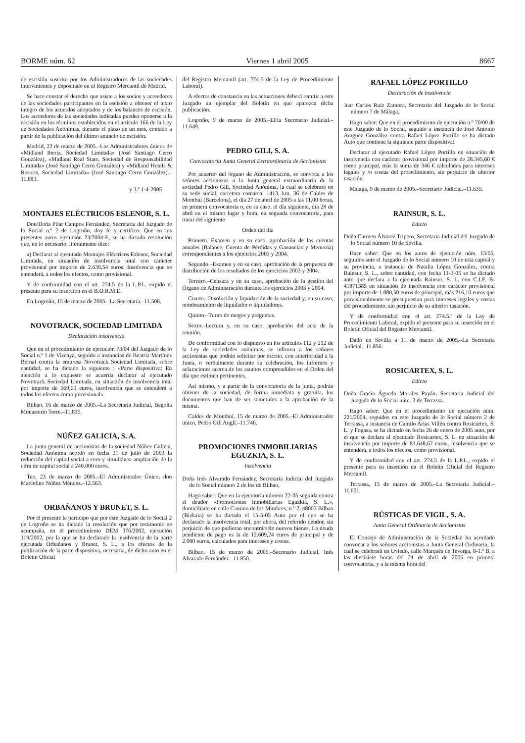BORME núm. 62 Viernes 1 abril 2005 8667
de escisión suscrito por los Administradores de las sociedades intervinientes y depositado en el Registro Mercantil de Madrid.
Se hace constar el derecho que asiste a los socios y acreedores de las sociedades participantes en la escisión a obtener el texto íntegro de los acuerdos adoptados y de los balances de escisión. Los acreedores de las sociedades indicadas pueden oponerse a la escisión en los términos establecidos en el artículo 166 de la Ley de Sociedades Anónimas, durante el plazo de un mes, contado a partir de la publicación del último anuncio de escisión.
Madrid, 22 de marzo de 2005.–Los Administradores únicos de «Midland Iberia, Sociedad Limitada» (José Santiago Cerro González), «Midland Real State, Sociedad de Responsabilidad Limitada» (José Santiago Cerro González) y «Midland Hotels & Resorts, Sociedad Limitada» (José Santiago Cerro González).–11.883.
y 3.ª 1-4-2005
MONTAJES ELÉCTRICOS ESLENOR, S. L.
Don/Doña Pilar Campos Fernández, Secretaria del Juzgado de lo Social n.º 2 de Logroño, doy fe y certifico: Que en los presentes autos ejecución 23/2004-E, se ha dictado resolución que, en lo necesario, literalmente dice:
a) Declarar al ejecutado Montajes Eléctricos Eslenor, Sociedad Limitada, en situación de insolvencia total con carácter provisional por importe de 2.639,54 euros. Insolvencia que se entenderá, a todos los efectos, como provisional.
Y de conformidad con el art. 274.5 de la L.P.L. expido el presente para su inserción en el B.O.R.M.E.
En Logroño, 15 de marzo de 2005.–La Secretaria.–11.508.
NOVOTRACK, SOCIEDAD LIMITADA
Declaración insolvencia
Que en el procedimiento de ejecución 73/04 del Juzgado de lo Social n.º 1 de Vizcaya, seguido a instancias de Beatriz Martínez Bernal contra la empresa Novotrack Sociedad Limitada, sobre cantidad, se ha dictado la siguiente : «Parte dispositiva: En atención a lo expuesto se acuerda declarar al ejecutado Novotrack Sociedad Limitada, en situación de insolvencia total por importe de 569,60 euros, insolvencia que se entenderá a todos los efectos como provisional».
Bilbao, 16 de marzo de 2005.–La Secretaria Judicial, Begoña Monasterio Torre.–11.835.
NÚÑEZ GALICIA, S. A.
La junta general de accionistas de la sociedad Núñez Galicia, Sociedad Anónima acordó en fecha 31 de julio de 2003 la reducción del capital social a cero y simultánea ampliación de la cifra de capital social a 240.000 euros.
Teo, 23 de marzo de 2005.–El Administrador Único, don Marcelino Núñez Méndez.–12.563.
ORBAÑANOS Y BRUNET, S. L.
Por el presente le participo que por este Juzgado de lo Social 2 de Logroño se ha dictado la resolución que por testimonio se acompaña, en el procedimiento DEM 376/2002, ejecución 119/2002, por la que se ha declarado la insolvencia de la parte ejecutada Orbañanos y Brunet, S. L., a los efectos de la publicación de la parte dispositiva, necesaria, de dicho auto en el Boletín Oficial
del Registro Mercantil (art. 274-5 de la Ley de Procedimiento Laboral).
A efectos de constancia en las actuaciones deberá remitir a este Juzgado un ejemplar del Boletín en que aparezca dicha publicación.
Logroño, 9 de marzo de 2005.–El/la Secretario Judicial.–11.649.
PEDRO GILI, S. A.
Convocatoria Junta General Extraordinaria de Accionistas
Por acuerdo del órgano de Administración, se convoca a los señores accionistas a la Junta general extraordinaria de la sociedad Pedro Gili, Sociedad Anónima, la cual se celebrará en su sede social, carretera comarcal 1413, km. 36 de Caldes de Montbui (Barcelona), el día 27 de abril de 2005 a las 11,00 horas, en primera convocatoria o, en su caso, el día siguiente, día 28 de abril en el mismo lugar y hora, en segunda convocatoria, para tratar del siguiente
Orden del día
Primero.–Examen y en su caso, aprobación de las cuentas anuales (Balance, Cuenta de Pérdidas y Ganancias y Memoria) correspondientes a los ejercicios 2003 y 2004.
Segundo.–Examen y en su caso, aprobación de la propuesta de distribución de los resultados de los ejercicios 2003 y 2004.
Tercero.–Censura y en su caso, aprobación de la gestión del Órgano de Administración durante los ejercicios 2003 y 2004.
Cuarto.–Disolución y liquidación de la sociedad y, en su caso, nombramiento de liquidador o liquidadores.
Quinto.–Turno de ruegos y preguntas.
Sexto.–Lectura y, en su caso, aprobación del acta de la reunión.
De conformidad con lo dispuesto en los artículos 112 y 212 de la Ley de sociedades anónimas, se informa a los señores accionistas que podrán solicitar por escrito, con anterioridad a la Junta, o verbalmente durante su celebración, los informes y aclaraciones acerca de los asuntos comprendidos en el Orden del día que estimen pertinentes.
Así mismo, y a partir de la convocatoria de la junta, podrán obtener de la sociedad, de forma inmediata y gratuita, los documentos que han de ser sometidos a la aprobación de la misma.
Caldes de Montbuí, 15 de marzo de 2005.–El Administrador único, Pedro Gili Anglí.–11.746.
PROMOCIONES INMOBILIARIAS EGUZKIA, S. L.
Insolvencia
Doña Inés Alvarado Fernández, Secretaria Judicial del Juzgado de lo Social número 2 de los de Bilbao,
Hago saber: Que en la ejecutoria número 22-05 seguida contra el deudor «Promociones Inmobiliarias Eguzkia, S. L.», domiciliado en calle Camino de los Mimbres, n.º 2, 48003 Bilbao (Bizkaia) se ha dictado el 15-3-05 Auto por el que se ha declarado la insolvencia total, por ahora, del referido deudor, sin perjuicio de que pudieran encontrársele nuevos bienes. La deuda pendiente de pago es la de 12.609,24 euros de principal y de 2.000 euros, calculados para intereses y costas.
Bilbao, 15 de marzo de 2005.–Secretario Judicial, Inés Alvarado Fernández.–11.850.
RAFAEL LÓPEZ PORTILLO
Declaración de insolvencia
Juar Carlos Ruiz Zamora, Secretario del Juzgado de lo Social número 7 de Málaga,
Hago saber: Que en el procedimiento de ejecución n.º 70/00 de este Juzgado de lo Social, seguido a instancia de José Antonio Aragüez González contra Rafael López Portillo se ha dictado Auto que contiene la siguiente parte dispositiva:
Declarar al ejecutado Rafael López Portillo en situación de insolvencia con carácter provisional por importe de 28.345,60 € como principal, más la suma de 346 € calculados para intereses legales y /o costas del procedimiento, sin perjuicio de ulterior tasación.
Málaga, 9 de marzo de 2005.–Secretario Judicial.–11.635.
RAINSUR, S. L.
Edicto
Doña Carmen Álvarez Tripero, Secretaria Judicial del Juzgado de lo Social número 10 de Sevilla,
Hace saber: Que en los autos de ejecución núm. 13/05, seguidos ante el Juzgado de lo Social número 10 de esta capital y su provincia, a instancia de Natalia López González, contra Rainsur, S. L., sobre cantidad, con fecha 11-3-05 se ha dictado auto que declara a la ejecutada Rainsur, S. L. con C.I.F. B-41871385 en situación de insolvencia con carácter provisional por importe de 1.080,50 euros de principal, más 216,10 euros que provisionalmente se presupuestan para intereses legales y costas del procedimiento, sin perjuicio de su ulterior tasación.
Y de conformidad con el art. 274.5.º de la Ley de Procedimiento Laboral, expido el presente para su inserción en el Boletín Oficial del Registro Mercantil.
Dado en Sevilla a 11 de marzo de 2005.–La Secretaria Judicial.–11.856.
ROSICARTEX, S. L.
Edicto
Doña Gracia Águeda Morales Payán, Secretaria Judicial del Juzgado de lo Social núm. 2 de Terrassa,
Hago saber: Que en el procedimiento de ejecución núm. 221/2004, seguidos en este Juzgado de lo Social número 2 de Terrassa, a instancia de Camilo Arias Villén contra Rosicartex, S. L. y Fogasa, se ha dictado en fecha 26 de enero de 2005 auto, por el que se declara al ejecutado Rosicartex, S. L. en situación de insolvencia por importe de 81.648,67 euros, insolvencia que se entenderá, a todos los efectos, como provisional.
Y de conformidad con el art. 274.5 de la L.P.L., expido el presente para su inserción en el Boletín Oficial del Registro Mercantil.
Terrassa, 15 de marzo de 2005.–La Secretaria Judicial.–11.601.
RÚSTICAS DE VIGIL, S. A.
Junta General Ordinaria de Accionistas
El Consejo de Administración de la Sociedad ha acordado convocar a los señores accionistas a Junta General Ordinaria, la cual se celebrará en Oviedo, calle Marqués de Teverga, 8-1.º B, a las diecisiete horas del 21 de abril de 2005 en primera convocatoria, y a la misma hora del